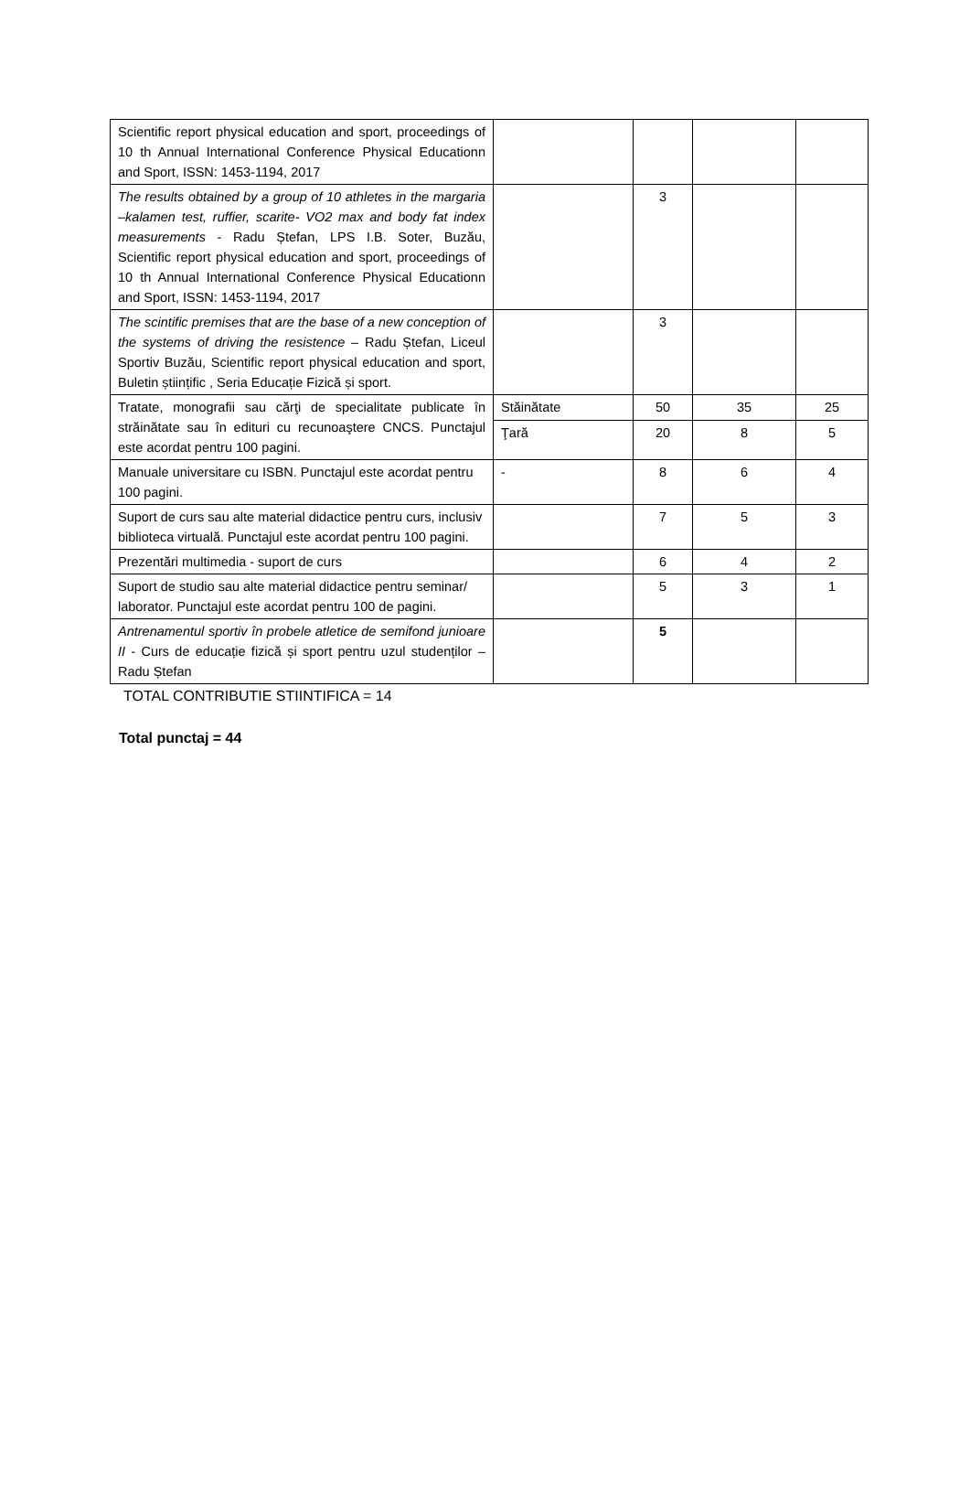| Scientific report physical education and sport, proceedings of 10 th Annual International Conference Physical Educationn and Sport, ISSN: 1453-1194, 2017 | | | | |
| The results obtained by a group of 10 athletes in the margaria –kalamen test, ruffier, scarite- VO2 max and body fat index measurements - Radu Ștefan, LPS I.B. Soter, Buzău, Scientific report physical education and sport, proceedings of 10 th Annual International Conference Physical Educationn and Sport, ISSN: 1453-1194, 2017 | | 3 | | |
| The scintific premises that are the base of a new conception of the systems of driving the resistence – Radu Ștefan, Liceul Sportiv Buzău, Scientific report physical education and sport, Buletin științific , Seria Educație Fizică și sport. | | 3 | | |
| Tratate, monografii sau cărţi de specialitate publicate în străinătate sau în edituri cu recunoaştere CNCS. Punctajul este acordat pentru 100 pagini. | Stăinătate | 50 | 35 | 25 |
| | Ţară | 20 | 8 | 5 |
| Manuale universitare cu ISBN. Punctajul este acordat pentru 100 pagini. | - | 8 | 6 | 4 |
| Suport de curs sau alte material didactice pentru curs, inclusiv biblioteca virtuală. Punctajul este acordat pentru 100 pagini. | | 7 | 5 | 3 |
| Prezentări multimedia - suport de curs | | 6 | 4 | 2 |
| Suport de studio sau alte material didactice pentru seminar/ laborator. Punctajul este acordat pentru 100 de pagini. | | 5 | 3 | 1 |
| Antrenamentul sportiv în probele atletice de semifond junioare II - Curs de educație fizică și sport pentru uzul studenților – Radu Ștefan | | 5 | | |
TOTAL CONTRIBUTIE STIINTIFICA = 14
Total punctaj = 44